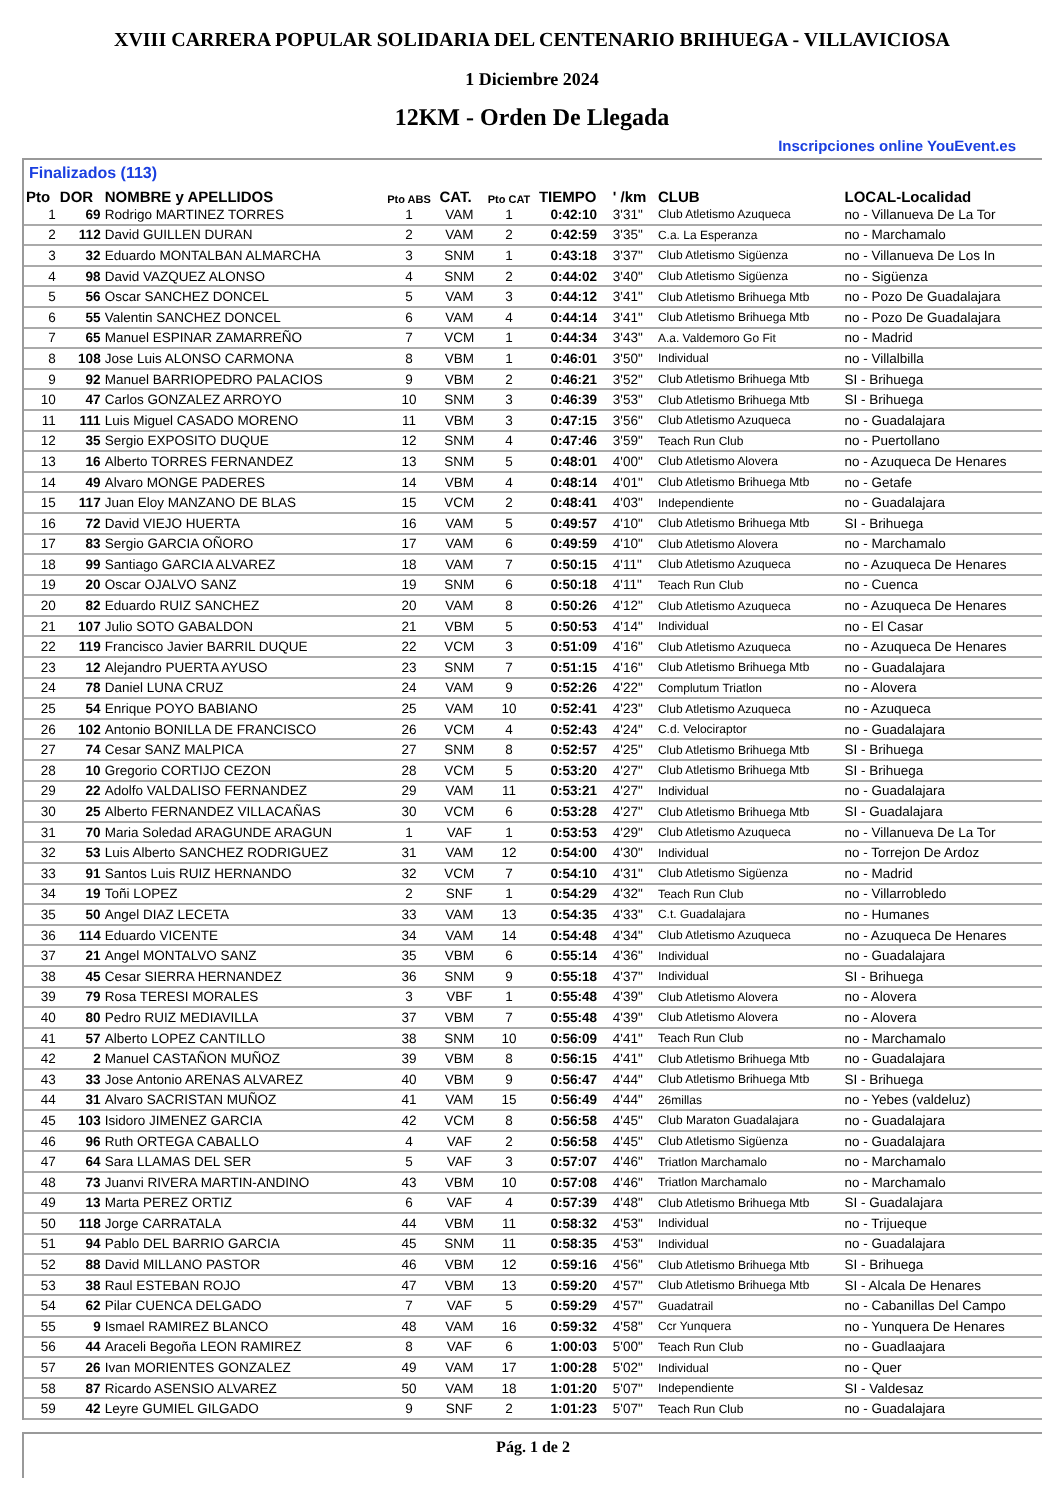XVIII CARRERA POPULAR SOLIDARIA DEL CENTENARIO BRIHUEGA - VILLAVICIOSA
1 Diciembre 2024
12KM - Orden De Llegada
Inscripciones online YouEvent.es
Finalizados (113)
| Pto | DOR | NOMBRE y APELLIDOS | Pto ABS | CAT. | Pto CAT | TIEMPO | ' /km | CLUB | LOCAL-Localidad |
| --- | --- | --- | --- | --- | --- | --- | --- | --- | --- |
| 1 | 69 | Rodrigo MARTINEZ TORRES | 1 | VAM | 1 | 0:42:10 | 3'31" | Club Atletismo Azuqueca | no - Villanueva De La Tor |
| 2 | 112 | David GUILLEN DURAN | 2 | VAM | 2 | 0:42:59 | 3'35" | C.a. La Esperanza | no - Marchamalo |
| 3 | 32 | Eduardo MONTALBAN ALMARCHA | 3 | SNM | 1 | 0:43:18 | 3'37" | Club Atletismo Sigüenza | no - Villanueva De Los In |
| 4 | 98 | David VAZQUEZ ALONSO | 4 | SNM | 2 | 0:44:02 | 3'40" | Club Atletismo Sigüenza | no - Sigüenza |
| 5 | 56 | Oscar SANCHEZ DONCEL | 5 | VAM | 3 | 0:44:12 | 3'41" | Club Atletismo Brihuega Mtb | no - Pozo De Guadalajara |
| 6 | 55 | Valentin SANCHEZ DONCEL | 6 | VAM | 4 | 0:44:14 | 3'41" | Club Atletismo Brihuega Mtb | no - Pozo De Guadalajara |
| 7 | 65 | Manuel ESPINAR ZAMARREÑO | 7 | VCM | 1 | 0:44:34 | 3'43" | A.a. Valdemoro Go Fit | no - Madrid |
| 8 | 108 | Jose Luis ALONSO CARMONA | 8 | VBM | 1 | 0:46:01 | 3'50" | Individual | no - Villalbilla |
| 9 | 92 | Manuel BARRIOPEDRO PALACIOS | 9 | VBM | 2 | 0:46:21 | 3'52" | Club Atletismo Brihuega Mtb | SI - Brihuega |
| 10 | 47 | Carlos GONZALEZ ARROYO | 10 | SNM | 3 | 0:46:39 | 3'53" | Club Atletismo Brihuega Mtb | SI - Brihuega |
| 11 | 111 | Luis Miguel CASADO MORENO | 11 | VBM | 3 | 0:47:15 | 3'56" | Club Atletismo Azuqueca | no - Guadalajara |
| 12 | 35 | Sergio EXPOSITO DUQUE | 12 | SNM | 4 | 0:47:46 | 3'59" | Teach Run Club | no - Puertollano |
| 13 | 16 | Alberto TORRES FERNANDEZ | 13 | SNM | 5 | 0:48:01 | 4'00" | Club Atletismo Alovera | no - Azuqueca De Henares |
| 14 | 49 | Alvaro MONGE PADERES | 14 | VBM | 4 | 0:48:14 | 4'01" | Club Atletismo Brihuega Mtb | no - Getafe |
| 15 | 117 | Juan Eloy MANZANO DE BLAS | 15 | VCM | 2 | 0:48:41 | 4'03" | Independiente | no - Guadalajara |
| 16 | 72 | David VIEJO HUERTA | 16 | VAM | 5 | 0:49:57 | 4'10" | Club Atletismo Brihuega Mtb | SI - Brihuega |
| 17 | 83 | Sergio GARCIA OÑORO | 17 | VAM | 6 | 0:49:59 | 4'10" | Club Atletismo Alovera | no - Marchamalo |
| 18 | 99 | Santiago GARCIA ALVAREZ | 18 | VAM | 7 | 0:50:15 | 4'11" | Club Atletismo Azuqueca | no - Azuqueca De Henares |
| 19 | 20 | Oscar OJALVO SANZ | 19 | SNM | 6 | 0:50:18 | 4'11" | Teach Run Club | no - Cuenca |
| 20 | 82 | Eduardo RUIZ SANCHEZ | 20 | VAM | 8 | 0:50:26 | 4'12" | Club Atletismo Azuqueca | no - Azuqueca De Henares |
| 21 | 107 | Julio SOTO GABALDON | 21 | VBM | 5 | 0:50:53 | 4'14" | Individual | no - El Casar |
| 22 | 119 | Francisco Javier BARRIL DUQUE | 22 | VCM | 3 | 0:51:09 | 4'16" | Club Atletismo Azuqueca | no - Azuqueca De Henares |
| 23 | 12 | Alejandro PUERTA AYUSO | 23 | SNM | 7 | 0:51:15 | 4'16" | Club Atletismo Brihuega Mtb | no - Guadalajara |
| 24 | 78 | Daniel LUNA CRUZ | 24 | VAM | 9 | 0:52:26 | 4'22" | Complutum Triatlon | no - Alovera |
| 25 | 54 | Enrique POYO BABIANO | 25 | VAM | 10 | 0:52:41 | 4'23" | Club Atletismo Azuqueca | no - Azuqueca |
| 26 | 102 | Antonio BONILLA DE FRANCISCO | 26 | VCM | 4 | 0:52:43 | 4'24" | C.d. Velociraptor | no - Guadalajara |
| 27 | 74 | Cesar SANZ MALPICA | 27 | SNM | 8 | 0:52:57 | 4'25" | Club Atletismo Brihuega Mtb | SI - Brihuega |
| 28 | 10 | Gregorio CORTIJO CEZON | 28 | VCM | 5 | 0:53:20 | 4'27" | Club Atletismo Brihuega Mtb | SI - Brihuega |
| 29 | 22 | Adolfo VALDALISO FERNANDEZ | 29 | VAM | 11 | 0:53:21 | 4'27" | Individual | no - Guadalajara |
| 30 | 25 | Alberto FERNANDEZ VILLACAÑAS | 30 | VCM | 6 | 0:53:28 | 4'27" | Club Atletismo Brihuega Mtb | SI - Guadalajara |
| 31 | 70 | Maria Soledad ARAGUNDE ARAGUN | 1 | VAF | 1 | 0:53:53 | 4'29" | Club Atletismo Azuqueca | no - Villanueva De La Tor |
| 32 | 53 | Luis Alberto SANCHEZ RODRIGUEZ | 31 | VAM | 12 | 0:54:00 | 4'30" | Individual | no - Torrejon De Ardoz |
| 33 | 91 | Santos Luis RUIZ HERNANDO | 32 | VCM | 7 | 0:54:10 | 4'31" | Club Atletismo Sigüenza | no - Madrid |
| 34 | 19 | Toñi LOPEZ | 2 | SNF | 1 | 0:54:29 | 4'32" | Teach Run Club | no - Villarrobledo |
| 35 | 50 | Angel DIAZ LECETA | 33 | VAM | 13 | 0:54:35 | 4'33" | C.t. Guadalajara | no - Humanes |
| 36 | 114 | Eduardo VICENTE | 34 | VAM | 14 | 0:54:48 | 4'34" | Club Atletismo Azuqueca | no - Azuqueca De Henares |
| 37 | 21 | Angel MONTALVO SANZ | 35 | VBM | 6 | 0:55:14 | 4'36" | Individual | no - Guadalajara |
| 38 | 45 | Cesar SIERRA HERNANDEZ | 36 | SNM | 9 | 0:55:18 | 4'37" | Individual | SI - Brihuega |
| 39 | 79 | Rosa TERESI MORALES | 3 | VBF | 1 | 0:55:48 | 4'39" | Club Atletismo Alovera | no - Alovera |
| 40 | 80 | Pedro RUIZ MEDIAVILLA | 37 | VBM | 7 | 0:55:48 | 4'39" | Club Atletismo Alovera | no - Alovera |
| 41 | 57 | Alberto LOPEZ CANTILLO | 38 | SNM | 10 | 0:56:09 | 4'41" | Teach Run Club | no - Marchamalo |
| 42 | 2 | Manuel CASTAÑON MUÑOZ | 39 | VBM | 8 | 0:56:15 | 4'41" | Club Atletismo Brihuega Mtb | no - Guadalajara |
| 43 | 33 | Jose Antonio ARENAS ALVAREZ | 40 | VBM | 9 | 0:56:47 | 4'44" | Club Atletismo Brihuega Mtb | SI - Brihuega |
| 44 | 31 | Alvaro SACRISTAN MUÑOZ | 41 | VAM | 15 | 0:56:49 | 4'44" | 26millas | no - Yebes (valdeluz) |
| 45 | 103 | Isidoro JIMENEZ GARCIA | 42 | VCM | 8 | 0:56:58 | 4'45" | Club Maraton Guadalajara | no - Guadalajara |
| 46 | 96 | Ruth ORTEGA CABALLO | 4 | VAF | 2 | 0:56:58 | 4'45" | Club Atletismo Sigüenza | no - Guadalajara |
| 47 | 64 | Sara LLAMAS DEL SER | 5 | VAF | 3 | 0:57:07 | 4'46" | Triatlon Marchamalo | no - Marchamalo |
| 48 | 73 | Juanvi RIVERA MARTIN-ANDINO | 43 | VBM | 10 | 0:57:08 | 4'46" | Triatlon Marchamalo | no - Marchamalo |
| 49 | 13 | Marta PEREZ ORTIZ | 6 | VAF | 4 | 0:57:39 | 4'48" | Club Atletismo Brihuega Mtb | SI - Guadalajara |
| 50 | 118 | Jorge CARRATALA | 44 | VBM | 11 | 0:58:32 | 4'53" | Individual | no - Trijueque |
| 51 | 94 | Pablo DEL BARRIO GARCIA | 45 | SNM | 11 | 0:58:35 | 4'53" | Individual | no - Guadalajara |
| 52 | 88 | David MILLANO PASTOR | 46 | VBM | 12 | 0:59:16 | 4'56" | Club Atletismo Brihuega Mtb | SI - Brihuega |
| 53 | 38 | Raul ESTEBAN ROJO | 47 | VBM | 13 | 0:59:20 | 4'57" | Club Atletismo Brihuega Mtb | SI - Alcala De Henares |
| 54 | 62 | Pilar CUENCA DELGADO | 7 | VAF | 5 | 0:59:29 | 4'57" | Guadatrail | no - Cabanillas Del Campo |
| 55 | 9 | Ismael RAMIREZ BLANCO | 48 | VAM | 16 | 0:59:32 | 4'58" | Ccr Yunquera | no - Yunquera De Henares |
| 56 | 44 | Araceli Begoña LEON RAMIREZ | 8 | VAF | 6 | 1:00:03 | 5'00" | Teach Run Club | no - Guadlaajara |
| 57 | 26 | Ivan MORIENTES GONZALEZ | 49 | VAM | 17 | 1:00:28 | 5'02" | Individual | no - Quer |
| 58 | 87 | Ricardo ASENSIO ALVAREZ | 50 | VAM | 18 | 1:01:20 | 5'07" | Independiente | SI - Valdesaz |
| 59 | 42 | Leyre GUMIEL GILGADO | 9 | SNF | 2 | 1:01:23 | 5'07" | Teach Run Club | no - Guadalajara |
Pág. 1 de 2